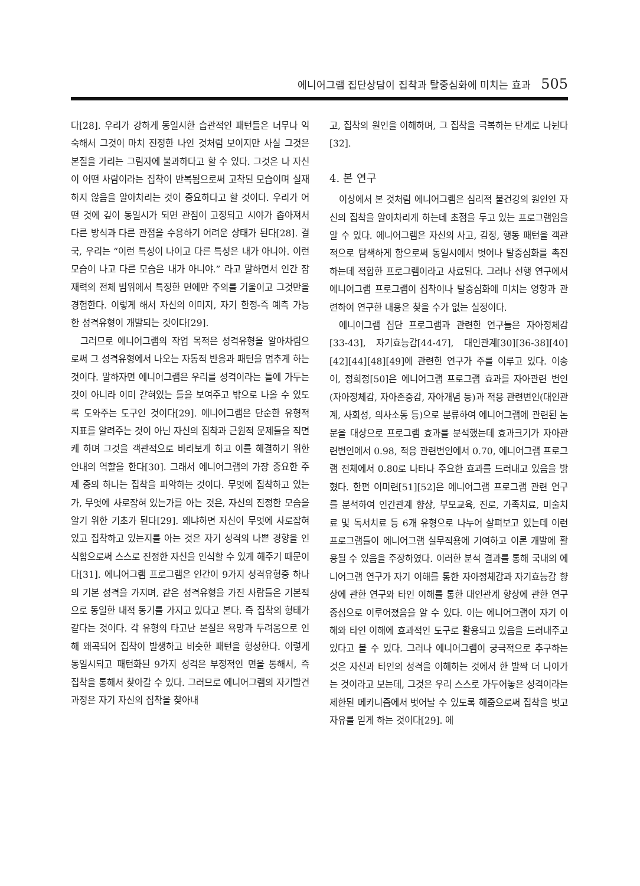에니어그램 집단상담이 집착과 탈중심화에 미치는 효과 505
다[28]. 우리가 강하게 동일시한 습관적인 패턴들은 너무나 익숙해서 그것이 마치 진정한 나인 것처럼 보이지만 사실 그것은 본질을 가리는 그림자에 불과하다고 할 수 있다. 그것은 나 자신이 어떤 사람이라는 집착이 반복됨으로써 고착된 모습이며 실재하지 않음을 알아차리는 것이 중요하다고 할 것이다. 우리가 어떤 것에 깊이 동일시가 되면 관점이 고정되고 시야가 좁아져서 다른 방식과 다른 관점을 수용하기 어려운 상태가 된다[28]. 결국, 우리는 “이런 특성이 나이고 다른 특성은 내가 아니야. 이런 모습이 나고 다른 모습은 내가 아니야.” 라고 말하면서 인간 잠재력의 전체 범위에서 특정한 면에만 주의를 기울이고 그것만을 경험한다. 이렇게 해서 자신의 이미지, 자기 한정-즉 예측 가능한 성격유형이 개발되는 것이다[29].
그러므로 에니어그램의 작업 목적은 성격유형을 알아차림으로써 그 성격유형에서 나오는 자동적 반응과 패턴을 멈추게 하는 것이다. 말하자면 에니어그램은 우리를 성격이라는 틀에 가두는 것이 아니라 이미 갇혀있는 틀을 보여주고 밖으로 나올 수 있도록 도와주는 도구인 것이다[29]. 에니어그램은 단순한 유형적 지표를 알려주는 것이 아닌 자신의 집착과 근원적 문제들을 직면케 하며 그것을 객관적으로 바라보게 하고 이를 해결하기 위한 안내의 역할을 한다[30]. 그래서 에니어그램의 가장 중요한 주제 중의 하나는 집착을 파악하는 것이다. 무엇에 집착하고 있는가, 무엇에 사로잡혀 있는가를 아는 것은, 자신의 진정한 모습을 알기 위한 기초가 된다[29]. 왜냐하면 자신이 무엇에 사로잡혀 있고 집착하고 있는지를 아는 것은 자기 성격의 나쁜 경향을 인식함으로써 스스로 진정한 자신을 인식할 수 있게 해주기 때문이다[31]. 에니어그램 프로그램은 인간이 9가지 성격유형중 하나의 기본 성격을 가지며, 같은 성격유형을 가진 사람들은 기본적으로 동일한 내적 동기를 가지고 있다고 본다. 즉 집착의 형태가 같다는 것이다. 각 유형의 타고난 본질은 욕망과 두려움으로 인해 왜곡되어 집착이 발생하고 비슷한 패턴을 형성한다. 이렇게 동일시되고 패턴화된 9가지 성격은 부정적인 면을 통해서, 즉 집착을 통해서 찾아갈 수 있다. 그러므로 에니어그램의 자기발견과정은 자기 자신의 집착을 찾아내
고, 집착의 원인을 이해하며, 그 집착을 극복하는 단계로 나뉜다[32].
4. 본 연구
이상에서 본 것처럼 에니어그램은 심리적 불건강의 원인인 자신의 집착을 알아차리게 하는데 초점을 두고 있는 프로그램임을 알 수 있다. 에니어그램은 자신의 사고, 감정, 행동 패턴을 객관적으로 탐색하게 함으로써 동일시에서 벗어나 탈중심화를 촉진하는데 적합한 프로그램이라고 사료된다. 그러나 선행 연구에서 에니어그램 프로그램이 집착이나 탈중심화에 미치는 영향과 관련하여 연구한 내용은 찾을 수가 없는 실정이다.
에니어그램 집단 프로그램과 관련한 연구들은 자아정체감[33-43], 자기효능감[44-47], 대인관계[30][36-38][40][42][44][48][49]에 관련한 연구가 주를 이루고 있다. 이송이, 정희정[50]은 에니어그램 프로그램 효과를 자아관련 변인(자아정체감, 자아존중감, 자아개념 등)과 적응 관련변인(대인관계, 사회성, 의사소통 등)으로 분류하여 에니어그램에 관련된 논문을 대상으로 프로그램 효과를 분석했는데 효과크기가 자아관련변인에서 0.98, 적응 관련변인에서 0.70, 에니어그램 프로그램 전체에서 0.80로 나타나 주요한 효과를 드러내고 있음을 밝혔다. 한편 이미련[51][52]은 에니어그램 프로그램 관련 연구를 분석하여 인간관계 향상, 부모교육, 진로, 가족치료, 미술치료 및 독서치료 등 6개 유형으로 나누어 살펴보고 있는데 이런 프로그램들이 에니어그램 실무적용에 기여하고 이론 개발에 활용될 수 있음을 주장하였다. 이러한 분석 결과를 통해 국내의 에니어그램 연구가 자기 이해를 통한 자아정체감과 자기효능감 향상에 관한 연구와 타인 이해를 통한 대인관계 향상에 관한 연구 중심으로 이루어졌음을 알 수 있다. 이는 에니어그램이 자기 이해와 타인 이해에 효과적인 도구로 활용되고 있음을 드러내주고 있다고 볼 수 있다. 그러나 에니어그램이 궁극적으로 추구하는 것은 자신과 타인의 성격을 이해하는 것에서 한 발짝 더 나아가는 것이라고 보는데, 그것은 우리 스스로 가두어놓은 성격이라는 제한된 메카니즘에서 벗어날 수 있도록 해줌으로써 집착을 벗고 자유를 얻게 하는 것이다[29]. 에